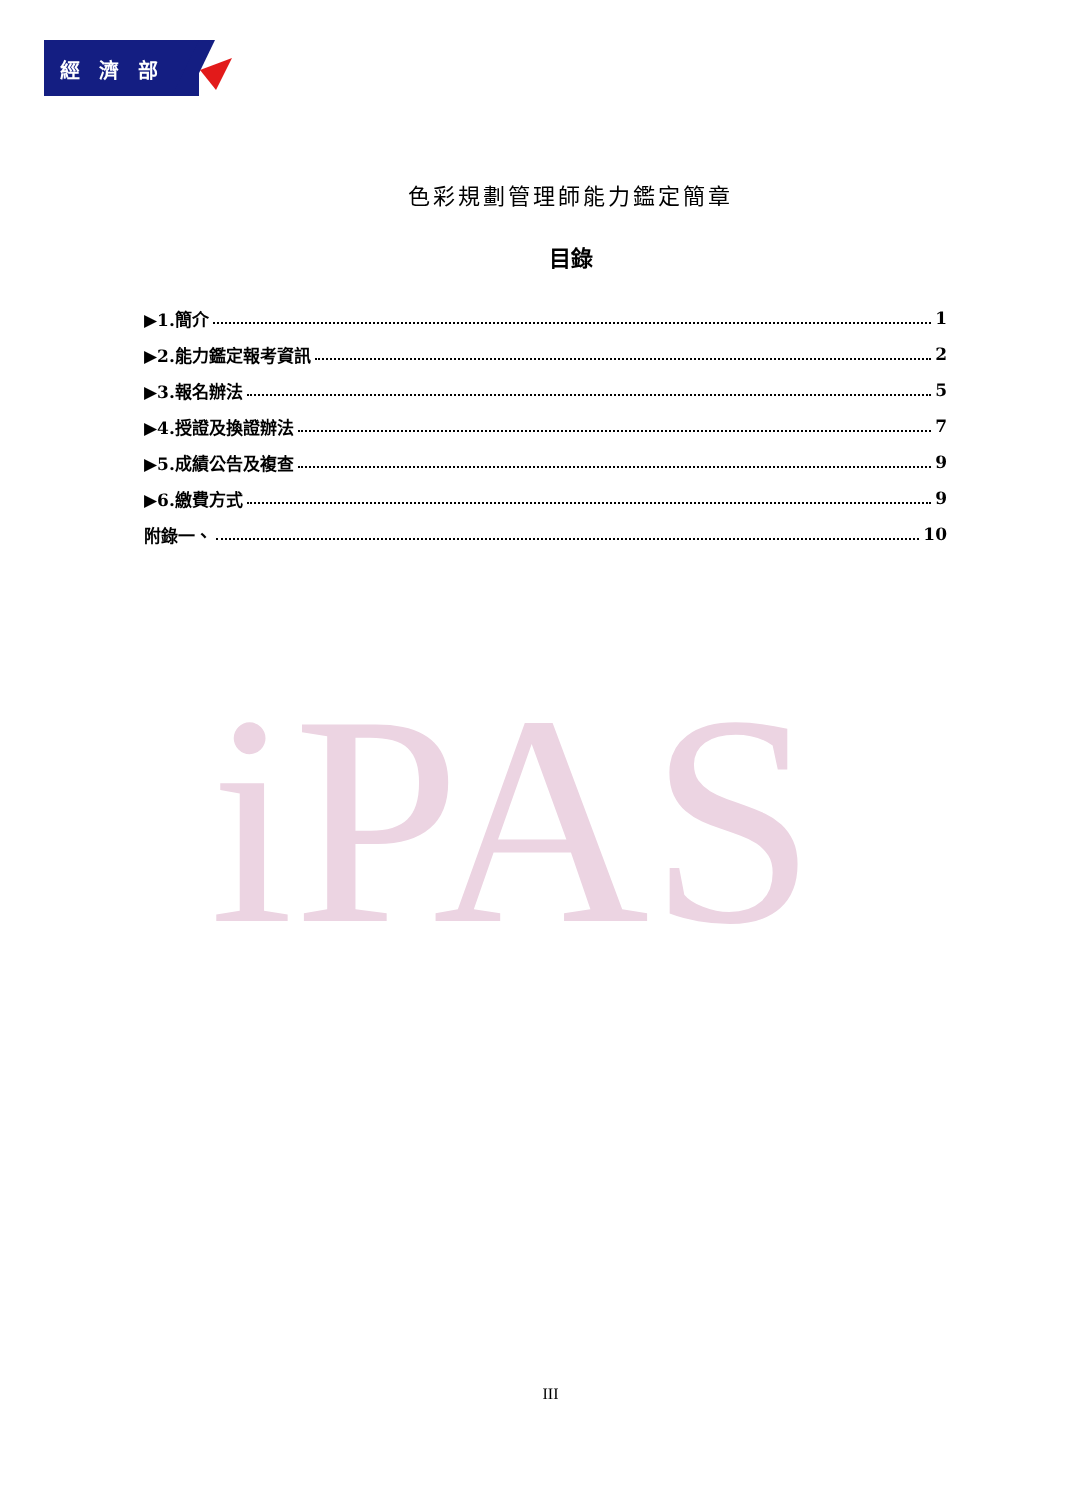經 濟 部
iPAS
色彩規劃管理師能力鑑定簡章
目錄
▶1.簡介 1
▶2.能力鑑定報考資訊 2
▶3.報名辦法 5
▶4.授證及換證辦法 7
▶5.成績公告及複查 9
▶6.繳費方式 9
附錄一、 10
III